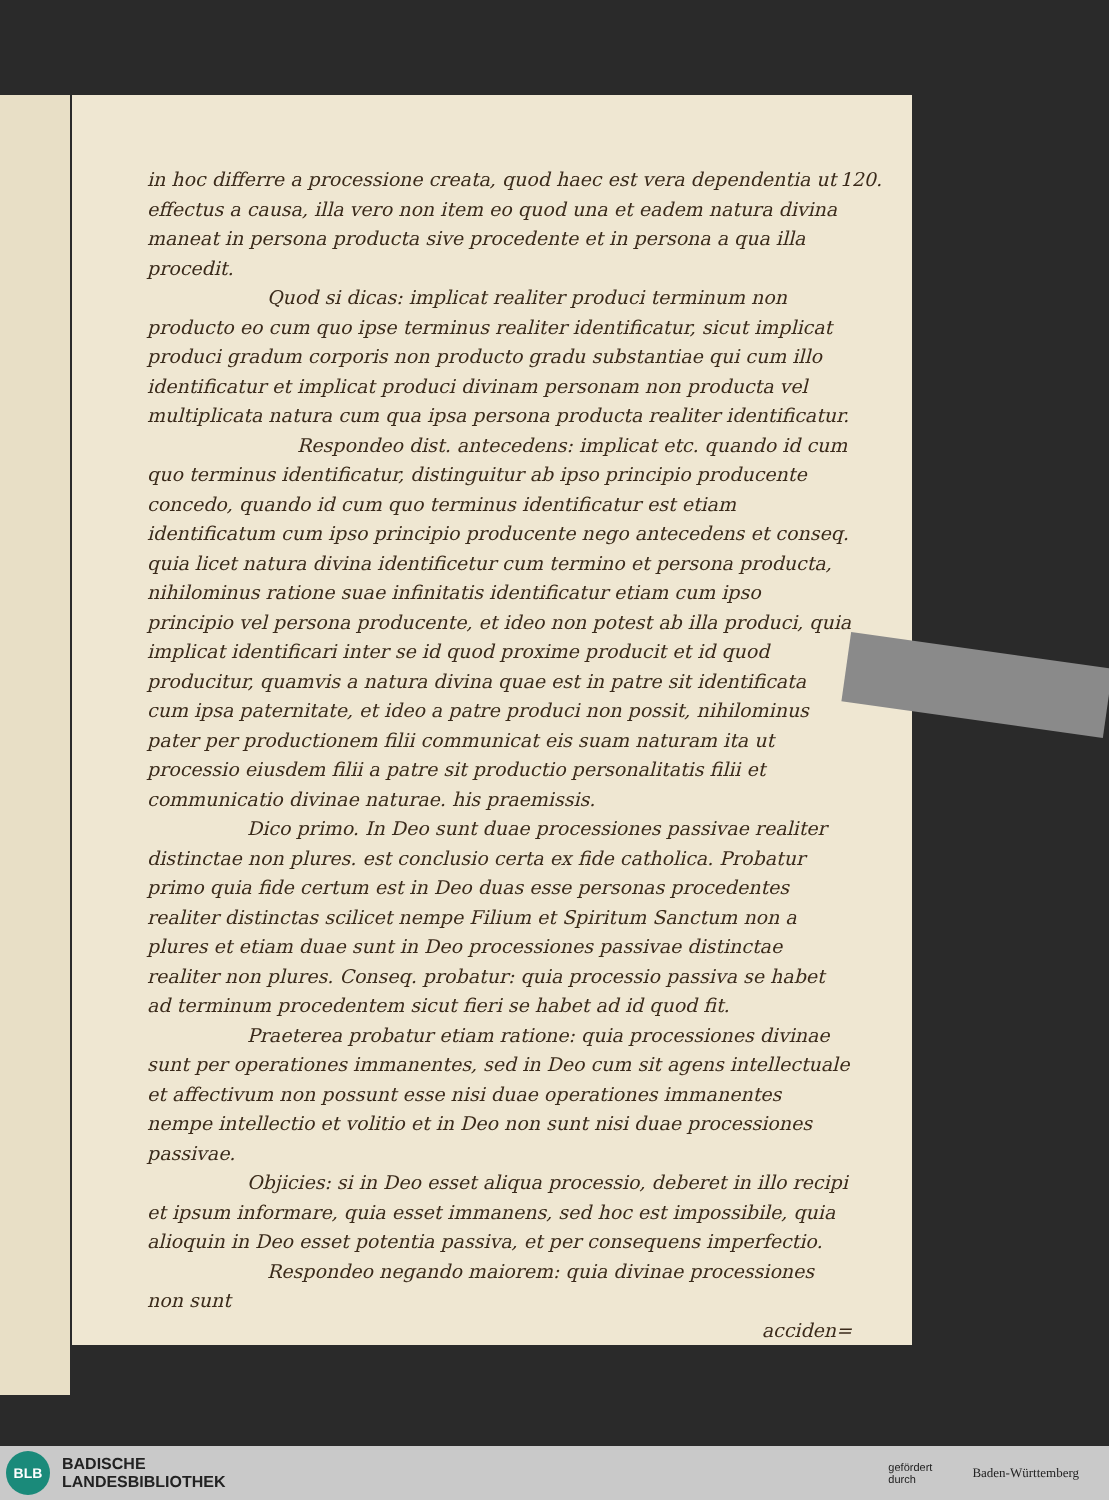120. in hoc differre a processione creata, quod haec est vera dependentia ut effectus a causa, illa vero non item eo quod una et eadem natura divina maneat in persona producta sive procedente et in persona a qua illa procedit.
Quod si dicas: implicat realiter produci terminum non producto eo cum quo ipse terminus realiter identificatur, sicut implicat produci gradum corporis non producto gradu substantiae qui cum illo identificatur et implicat produci divinam personam non producta vel multiplicata natura cum qua ipsa persona producta realiter identificatur.
Respondeo dist. antecedens: implicat etc. quando id cum quo terminus identificatur, distinguitur ab ipso principio producente concedo, quando id cum quo terminus identificatur est etiam identificatum cum ipso principio producente nego antecedens et conseq. quia licet natura divina identificetur cum termino et persona producta, nihilominus ratione suae infinitatis identificatur etiam cum ipso principio vel persona producente, et ideo non potest ab illa produci, quia implicat identificari inter se id quod proxime producit et id quod producitur, quamvis a natura divina quae est in patre sit identificata cum ipsa paternitate, et ideo a patre produci non possit, nihilominus pater per productionem filii communicat eis suam naturam ita ut processio eiusdem filii a patre sit productio personalitatis filii et communicatio divinae naturae. his praemissis.
Dico primo. In Deo sunt duae processiones passivae realiter distinctae non plures. est conclusio certa ex fide catholica. Probatur primo quia fide certum est in Deo duas esse personas procedentes realiter distinctas scilicet nempe Filium et Spiritum Sanctum non a plures et etiam duae sunt in Deo processiones passivae distinctae realiter non plures. Conseq. probatur: quia processio passiva se habet ad terminum procedentem sicut fieri se habet ad id quod fit.
Praeterea probatur etiam ratione: quia processiones divinae sunt per operationes immanentes, sed in Deo cum sit agens intellectuale et affectivum non possunt esse nisi duae operationes immanentes nempe intellectio et volitio et in Deo non sunt nisi duae processiones passivae.
Objicies: si in Deo esset aliqua processio, deberet in illo recipi et ipsum informare, quia esset immanens, sed hoc est impossibile, quia alioquin in Deo esset potentia passiva, et per consequens imperfectio.
Respondeo negando maiorem: quia divinae processiones non sunt
acciden=
BLB
BADISCHE
LANDESBIBLIOTHEK
gefördert
durch Baden-Württemberg